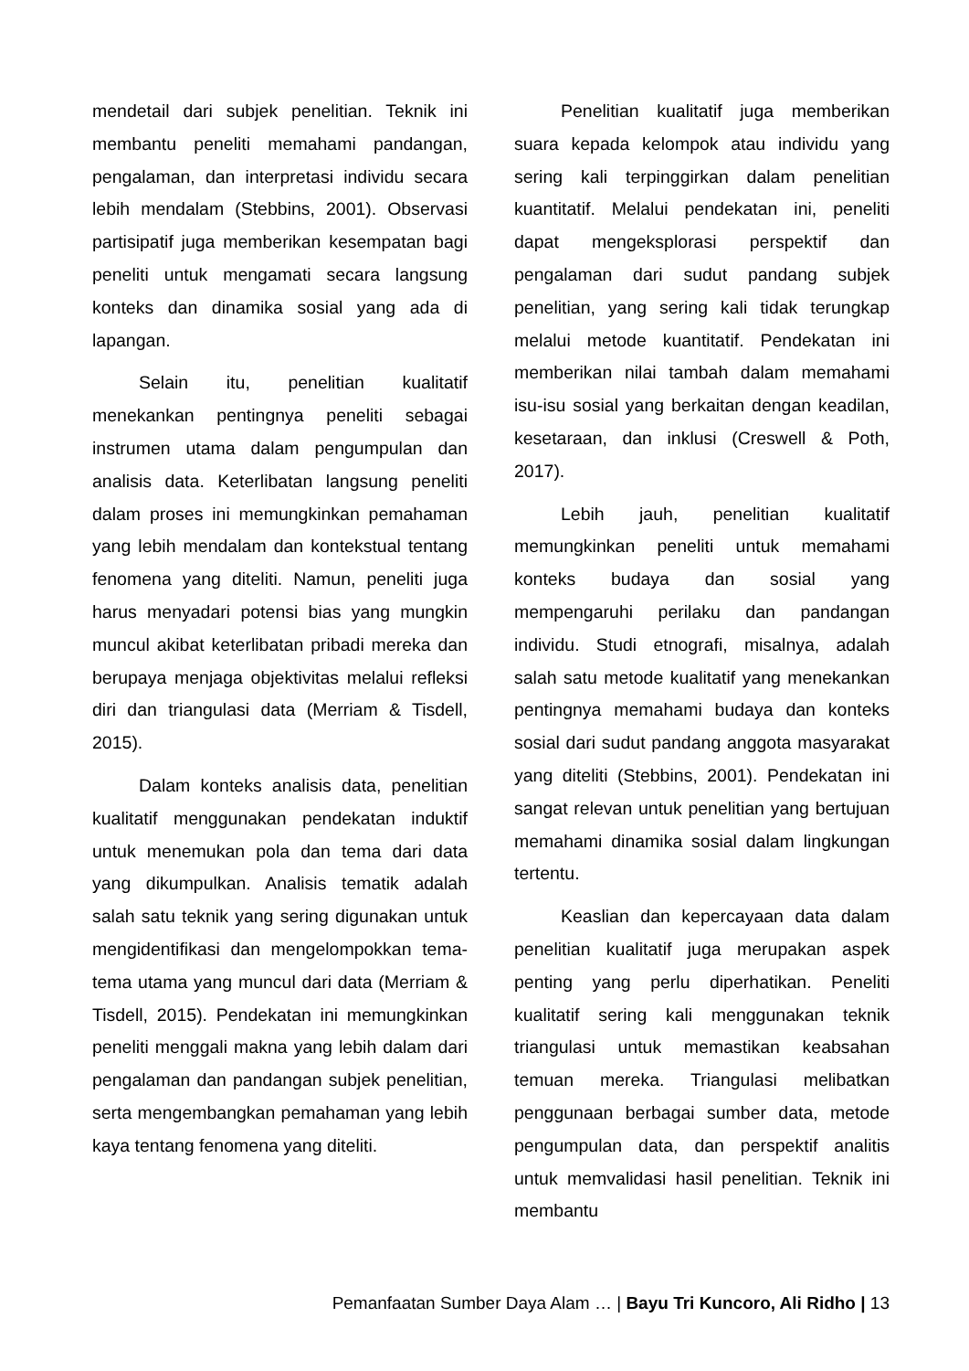mendetail dari subjek penelitian. Teknik ini membantu peneliti memahami pandangan, pengalaman, dan interpretasi individu secara lebih mendalam (Stebbins, 2001). Observasi partisipatif juga memberikan kesempatan bagi peneliti untuk mengamati secara langsung konteks dan dinamika sosial yang ada di lapangan.
Selain itu, penelitian kualitatif menekankan pentingnya peneliti sebagai instrumen utama dalam pengumpulan dan analisis data. Keterlibatan langsung peneliti dalam proses ini memungkinkan pemahaman yang lebih mendalam dan kontekstual tentang fenomena yang diteliti. Namun, peneliti juga harus menyadari potensi bias yang mungkin muncul akibat keterlibatan pribadi mereka dan berupaya menjaga objektivitas melalui refleksi diri dan triangulasi data (Merriam & Tisdell, 2015).
Dalam konteks analisis data, penelitian kualitatif menggunakan pendekatan induktif untuk menemukan pola dan tema dari data yang dikumpulkan. Analisis tematik adalah salah satu teknik yang sering digunakan untuk mengidentifikasi dan mengelompokkan tema-tema utama yang muncul dari data (Merriam & Tisdell, 2015). Pendekatan ini memungkinkan peneliti menggali makna yang lebih dalam dari pengalaman dan pandangan subjek penelitian, serta mengembangkan pemahaman yang lebih kaya tentang fenomena yang diteliti.
Penelitian kualitatif juga memberikan suara kepada kelompok atau individu yang sering kali terpinggirkan dalam penelitian kuantitatif. Melalui pendekatan ini, peneliti dapat mengeksplorasi perspektif dan pengalaman dari sudut pandang subjek penelitian, yang sering kali tidak terungkap melalui metode kuantitatif. Pendekatan ini memberikan nilai tambah dalam memahami isu-isu sosial yang berkaitan dengan keadilan, kesetaraan, dan inklusi (Creswell & Poth, 2017).
Lebih jauh, penelitian kualitatif memungkinkan peneliti untuk memahami konteks budaya dan sosial yang mempengaruhi perilaku dan pandangan individu. Studi etnografi, misalnya, adalah salah satu metode kualitatif yang menekankan pentingnya memahami budaya dan konteks sosial dari sudut pandang anggota masyarakat yang diteliti (Stebbins, 2001). Pendekatan ini sangat relevan untuk penelitian yang bertujuan memahami dinamika sosial dalam lingkungan tertentu.
Keaslian dan kepercayaan data dalam penelitian kualitatif juga merupakan aspek penting yang perlu diperhatikan. Peneliti kualitatif sering kali menggunakan teknik triangulasi untuk memastikan keabsahan temuan mereka. Triangulasi melibatkan penggunaan berbagai sumber data, metode pengumpulan data, dan perspektif analitis untuk memvalidasi hasil penelitian. Teknik ini membantu
Pemanfaatan Sumber Daya Alam … | Bayu Tri Kuncoro, Ali Ridho | 13